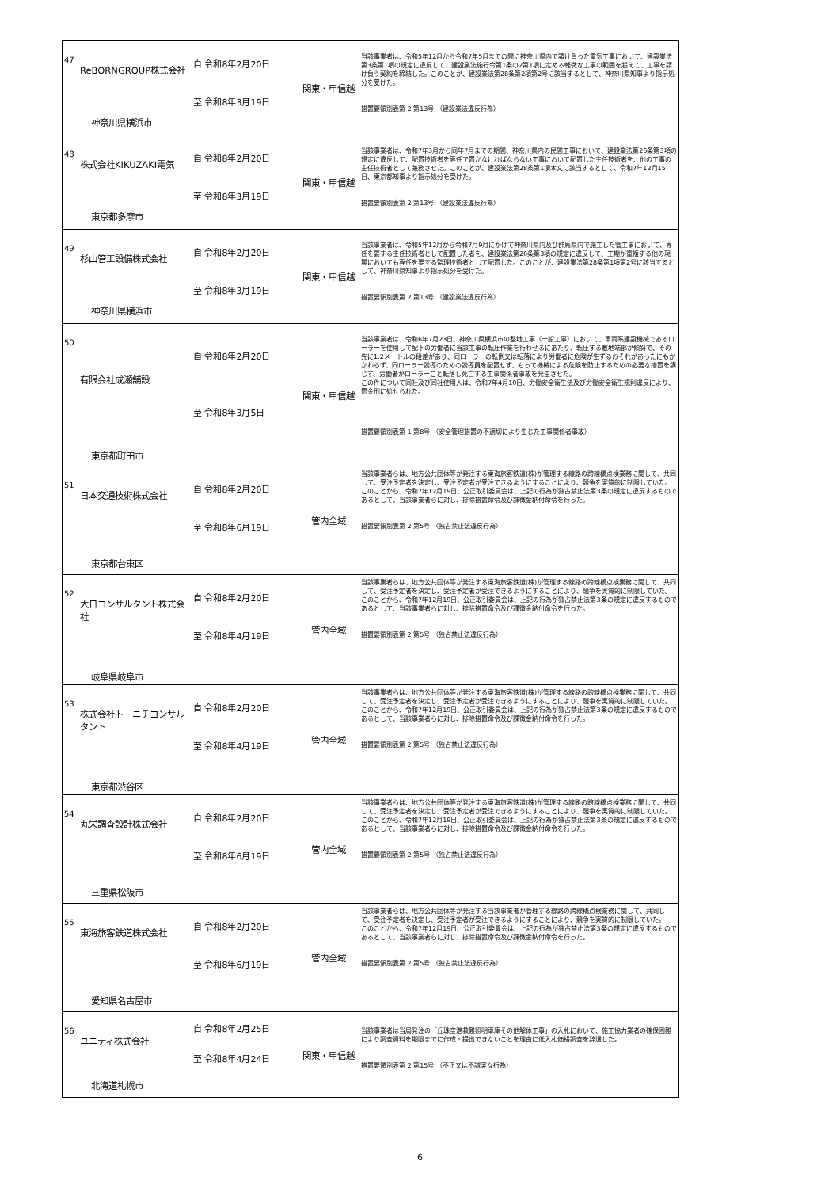| 47 | ReBORNGROUP株式会社 神奈川県横浜市 | 自 令和8年2月20日 至 令和8年3月19日 | 関東・甲信越 | 当該事業者は、令和5年12月から令和7年5月までの間に神奈川県内で請け負った電気工事において、建設業法第3条第1項の規定に違反して、建設業法施行令第1条の2第1項に定める軽微な工事の範囲を超えて、工事を請け負う契約を締結した。このことが、建設業法第28条第2項第2号に該当するとして、神奈川県知事より指示処分を受けた。 措置要領別表第 2 第13号 （建設業法違反行為） |
| 48 | 株式会社KIKUZAKI電気 東京都多摩市 | 自 令和8年2月20日 至 令和8年3月19日 | 関東・甲信越 | 当該事業者は、令和7年3月から同年7月までの期間、神奈川県内の民間工事において、建設業法第26条第3項の規定に違反して、配置技術者を専任で置かなければならない工事において配置した主任技術者を、他の工事の主任技術者として兼務させた。このことが、建設業法第28条第1項本文に該当するとして、令和7年12月15日、東京都知事より指示処分を受けた。 措置要領別表第 2 第13号 （建設業法違反行為） |
| 49 | 杉山管工設備株式会社 神奈川県横浜市 | 自 令和8年2月20日 至 令和8年3月19日 | 関東・甲信越 | 当該事業者は、令和5年12月から令和7月9月にかけて神奈川県内及び群馬県内で施工した管工事において、専任を要する主任技術者として配置した者を、建設業法第26条第3項の規定に違反して、工期が重複する他の現場においても専任を要する監理技術者として配置した。このことが、建設業法第28条第1項第2号に該当するとして、神奈川県知事より指示処分を受けた。 措置要領別表第 2 第13号 （建設業法違反行為） |
| 50 | 有限会社成瀬舗設 東京都町田市 | 自 令和8年2月20日 至 令和8年3月5日 | 関東・甲信越 | 当該事業者は、令和6年7月23日、神奈川県横浜市の整地工事（一般工事）において、車両系建設機械であるローラーを使用して配下の労働者に当該工事の転圧作業を行わせるにあたり、転圧する敷地端部が傾斜で、その先に1.2メートルの段差があり、同ローラーの転倒又は転落により労働者に危険が生ずるおそれがあったにもかかわらず、同ローラー誘導のための誘導員を配置せず、もって機械による危険を防止するための必要な措置を講じず、労働者がローラーごと転落し死亡する工事関係者事故を発生させた。 この件について同社及び同社使用人は、令和7年4月10日、労働安全衛生法及び労働安全衛生規則違反により、罰金刑に処せられた。 措置要領別表第 1 第8号 （安全管理措置の不適切により生じた工事関係者事故） |
| 51 | 日本交通技術株式会社 東京都台東区 | 自 令和8年2月20日 至 令和8年6月19日 | 管内全域 | 当該事業者らは、地方公共団体等が発注する東海旅客鉄道(株)が管理する線路の跨線橋点検業務に関して、共同して、受注予定者を決定し、受注予定者が受注できるようにすることにより、競争を実質的に制限していた。 このことから、令和7年12月19日、公正取引委員会は、上記の行為が独占禁止法第3条の規定に違反するものであるとして、当該事業者らに対し、排除措置命令及び課徴金納付命令を行った。 措置要領別表第 2 第5号 （独占禁止法違反行為） |
| 52 | 大日コンサルタント株式会社 岐阜県岐阜市 | 自 令和8年2月20日 至 令和8年4月19日 | 管内全域 | 当該事業者らは、地方公共団体等が発注する東海旅客鉄道(株)が管理する線路の跨線橋点検業務に関して、共同して、受注予定者を決定し、受注予定者が受注できるようにすることにより、競争を実質的に制限していた。 このことから、令和7年12月19日、公正取引委員会は、上記の行為が独占禁止法第3条の規定に違反するものであるとして、当該事業者らに対し、排除措置命令及び課徴金納付命令を行った。 措置要領別表第 2 第5号 （独占禁止法違反行為） |
| 53 | 株式会社トーニチコンサルタント 東京都渋谷区 | 自 令和8年2月20日 至 令和8年4月19日 | 管内全域 | 当該事業者らは、地方公共団体等が発注する東海旅客鉄道(株)が管理する線路の跨線橋点検業務に関して、共同して、受注予定者を決定し、受注予定者が受注できるようにすることにより、競争を実質的に制限していた。 このことから、令和7年12月19日、公正取引委員会は、上記の行為が独占禁止法第3条の規定に違反するものであるとして、当該事業者らに対し、排除措置命令及び課徴金納付命令を行った。 措置要領別表第 2 第5号 （独占禁止法違反行為） |
| 54 | 丸栄調査設計株式会社 三重県松阪市 | 自 令和8年2月20日 至 令和8年6月19日 | 管内全域 | 当該事業者らは、地方公共団体等が発注する東海旅客鉄道(株)が管理する線路の跨線橋点検業務に関して、共同して、受注予定者を決定し、受注予定者が受注できるようにすることにより、競争を実質的に制限していた。 このことから、令和7年12月19日、公正取引委員会は、上記の行為が独占禁止法第3条の規定に違反するものであるとして、当該事業者らに対し、排除措置命令及び課徴金納付命令を行った。 措置要領別表第 2 第5号 （独占禁止法違反行為） |
| 55 | 東海旅客鉄道株式会社 愛知県名古屋市 | 自 令和8年2月20日 至 令和8年6月19日 | 管内全域 | 当該事業者らは、地方公共団体等が発注する当該事業者が管理する線路の跨線橋点検業務に関して、共同して、受注予定者を決定し、受注予定者が受注できるようにすることにより、競争を実質的に制限していた。 このことから、令和7年12月19日、公正取引委員会は、上記の行為が独占禁止法第3条の規定に違反するものであるとして、当該事業者らに対し、排除措置命令及び課徴金納付命令を行った。 措置要領別表第 2 第5号 （独占禁止法違反行為） |
| 56 | ユニティ株式会社 北海道札幌市 | 自 令和8年2月25日 至 令和8年4月24日 | 関東・甲信越 | 当該事業者は当局発注の「丘珠空港救難照明車庫その他解体工事」の入札において、施工協力業者の確保困難により調査資料を期限までに作成・提出できないことを理由に低入札価格調査を辞退した。 措置要領別表第 2 第15号 （不正又は不誠実な行為） |
6